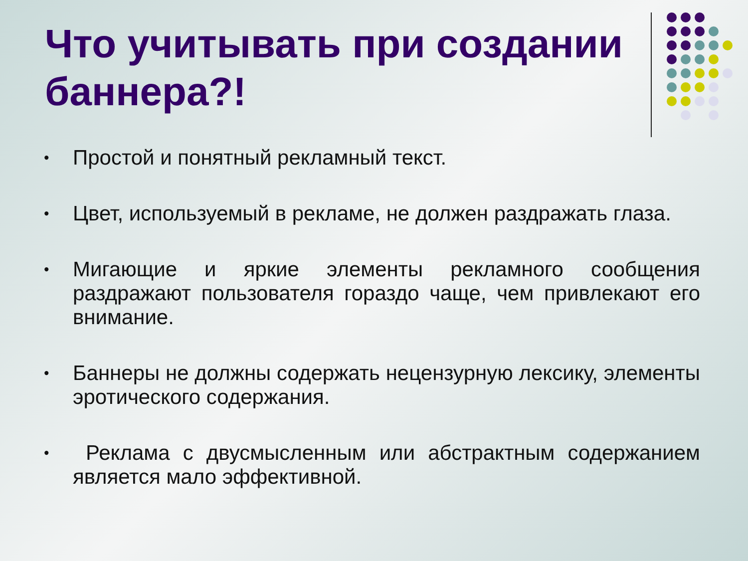Что учитывать при создании баннера?!
• Простой и понятный рекламный текст.
• Цвет, используемый в рекламе, не должен раздражать глаза.
• Мигающие и яркие элементы рекламного сообщения раздражают пользователя гораздо чаще, чем привлекают его внимание.
• Баннеры не должны содержать нецензурную лексику, элементы эротического содержания.
• Реклама с двусмысленным или абстрактным содержанием является мало эффективной.